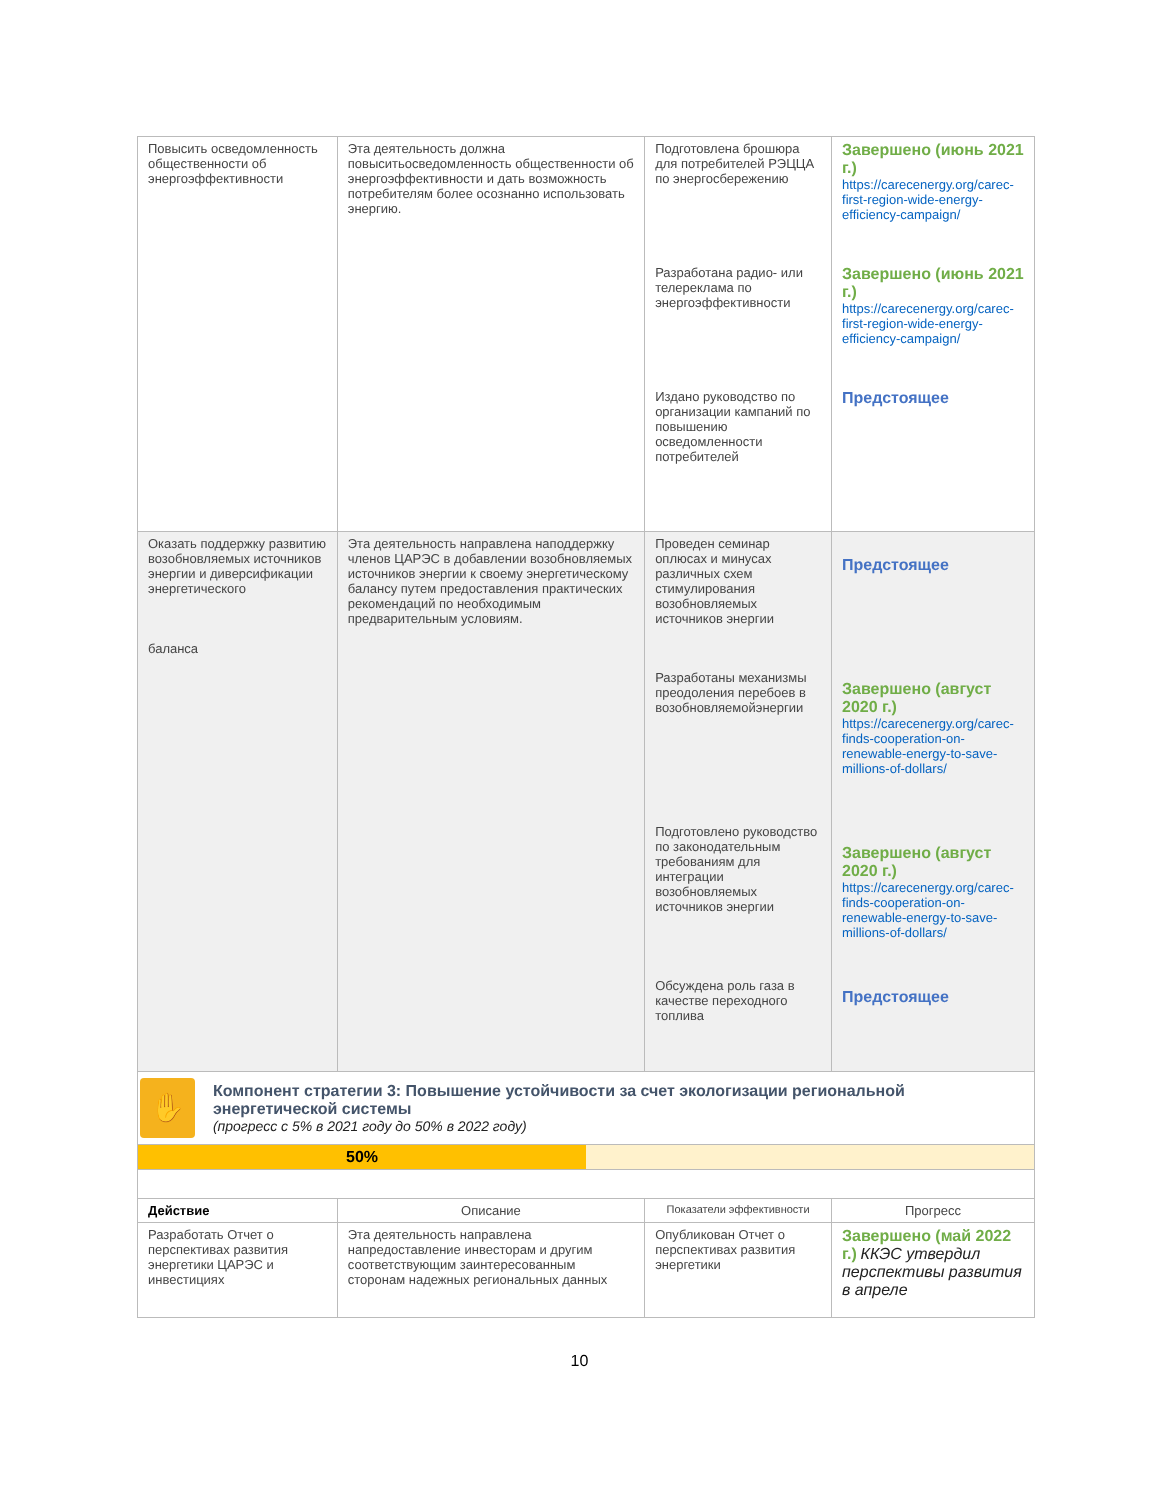| Повысить осведомленность общественности об энергоэффективности | Эта деятельность должна повыситьосведомленность общественности об энергоэффективности и дать возможность потребителям более осознанно использовать энергию. | Подготовлена брошюра для потребителей РЭЦЦА по энергосбережению Разработана радио- или телереклама по энергоэффективности Издано руководство по организации кампаний по повышению осведомленности потребителей | Завершено (июнь 2021 г.) https://carecenergy.org/carec-first-region-wide-energy-efficiency-campaign/ Завершено (июнь 2021 г.) https://carecenergy.org/carec-first-region-wide-energy-efficiency-campaign/ Предстоящее |
| Оказать поддержку развитию возобновляемых источников энергии и диверсификации энергетического баланса | Эта деятельность направлена наподдержку членов ЦАРЭС в добавлении возобновляемых источников энергии к своему энергетическому балансу путем предоставления практических рекомендаций по необходимым предварительным условиям. | Проведен семинар оплюсах и минусах различных схем стимулирования возобновляемых источников энергии Разработаны механизмы преодоления перебоев в возобновляемойэнергии Подготовлено руководство по законодательным требованиям для интеграции возобновляемых источников энергии Обсуждена роль газа в качестве переходного топлива | Предстоящее Завершено (август 2020 г.) https://carecenergy.org/carec-finds-cooperation-on-renewable-energy-to-save-millions-of-dollars/ Завершено (август 2020 г.) https://carecenergy.org/carec-finds-cooperation-on-renewable-energy-to-save-millions-of-dollars/ Предстоящее |
| ✋ Компонент стратегии 3: Повышение устойчивости за счет экологизации региональной энергетической системы (прогресс с 5% в 2021 году до 50% в 2022 году) | | | |
| 50% | | | |
| Действие | Описание | Показатели эффективности | Прогресс |
| Разработать Отчет о перспективах развития энергетики ЦАРЭС и инвестициях | Эта деятельность направлена напредоставление инвесторам и другим соответствующим заинтересованным сторонам надежных региональных данных | Опубликован Отчет о перспективах развития энергетики | Завершено (май 2022 г.) ККЭС утвердил перспективы развития в апреле |
10